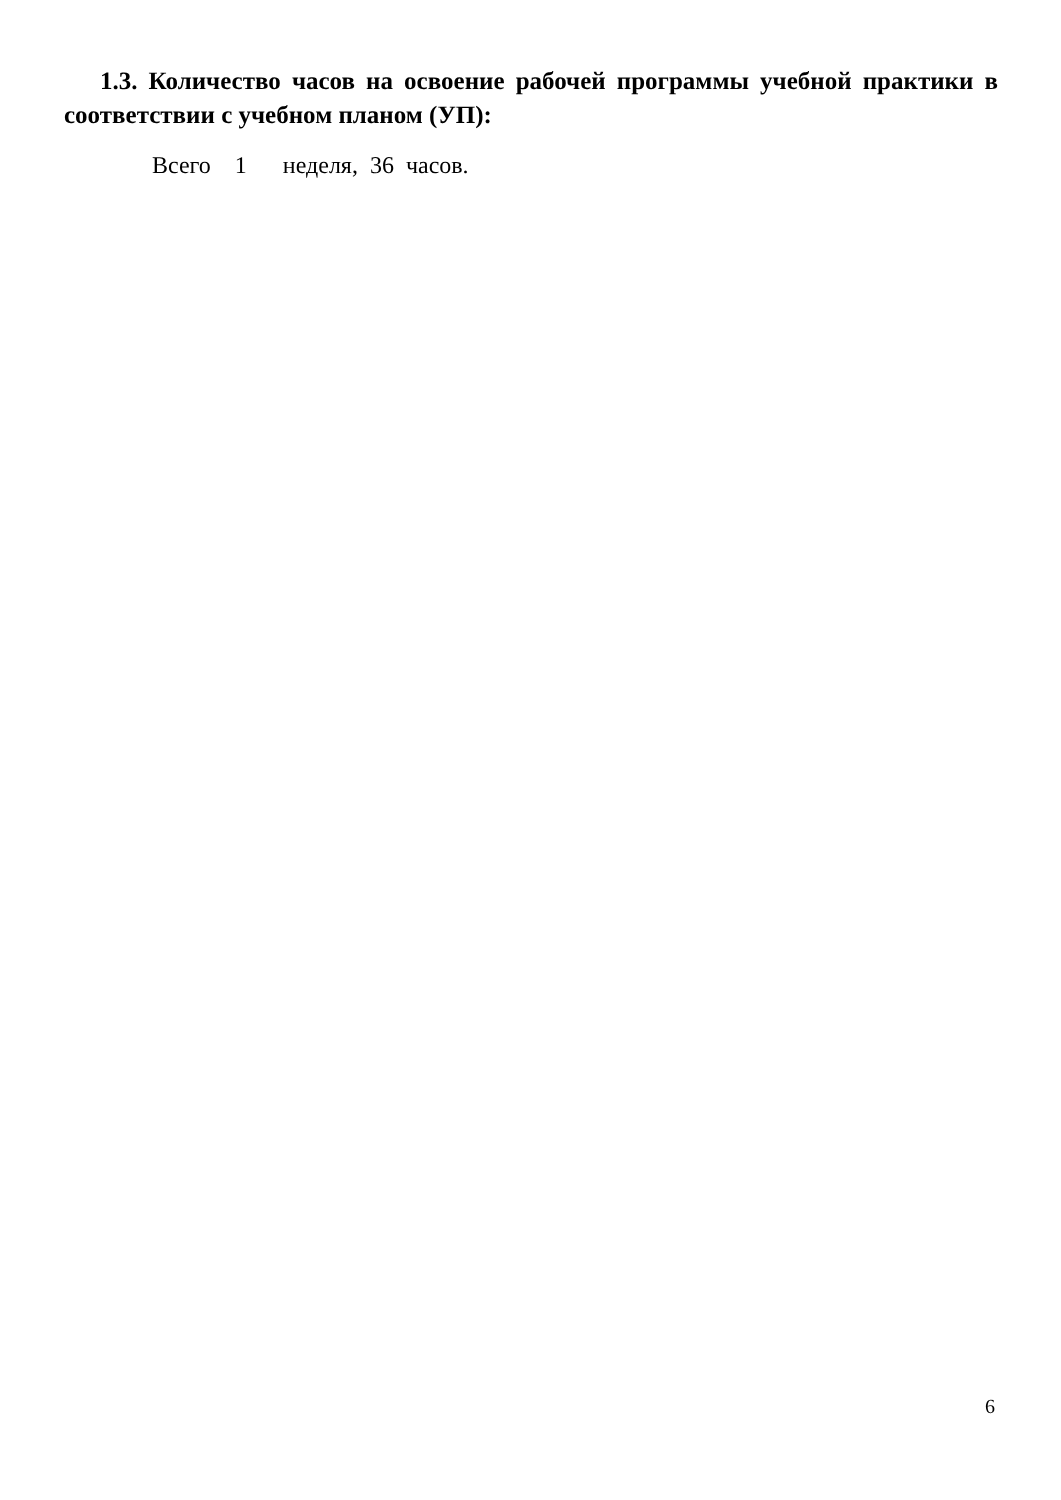1.3. Количество часов на освоение рабочей программы учебной практики в соответствии с учебном планом (УП):
Всего 1 неделя, 36 часов.
6